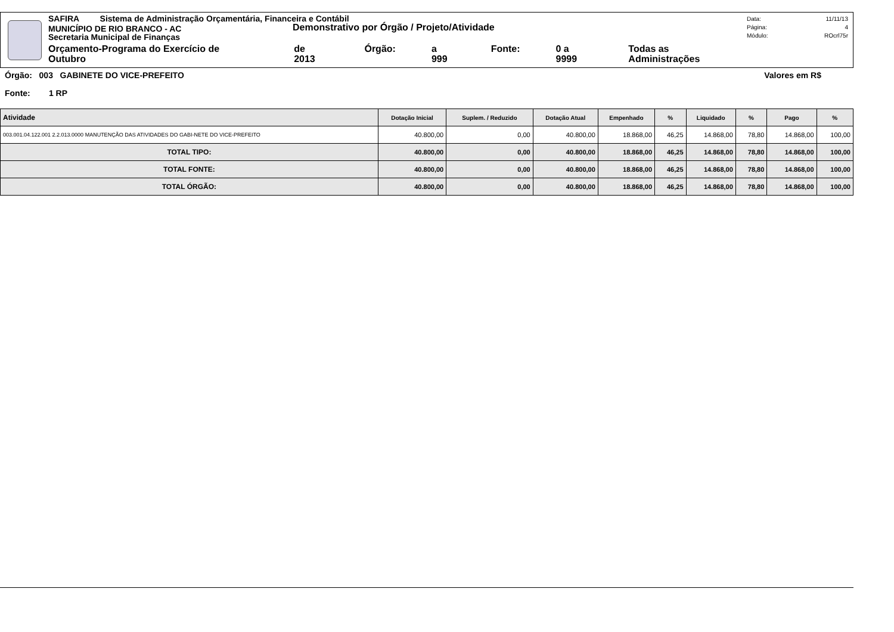SAFIRA Sistema de Administração Orçamentária, Financeira e Contábil
MUNICÍPIO DE RIO BRANCO - AC
Demonstrativo por Órgão / Projeto/Atividade
Secretaria Municipal de Finanças
Orçamento-Programa do Exercício de Outubro de 2013 Órgão: a 999 Fonte: 0 a 9999 Todas as Administrações
Data: 11/11/13
Página: 4
Módulo: ROcrl75r
Órgão: 003 GABINETE DO VICE-PREFEITO Valores em R$
Fonte: 1 RP
| Atividade | Dotação Inicial | Suplem. / Reduzido | Dotação Atual | Empenhado | % | Liquidado | % | Pago | % |
| --- | --- | --- | --- | --- | --- | --- | --- | --- | --- |
| 003.001.04.122.001 2.2.013.0000 MANUTENÇÃO DAS ATIVIDADES DO GABI-NETE DO VICE-PREFEITO | 40.800,00 | 0,00 | 40.800,00 | 18.868,00 | 46,25 | 14.868,00 | 78,80 | 14.868,00 | 100,00 |
| TOTAL TIPO: | 40.800,00 | 0,00 | 40.800,00 | 18.868,00 | 46,25 | 14.868,00 | 78,80 | 14.868,00 | 100,00 |
| TOTAL FONTE: | 40.800,00 | 0,00 | 40.800,00 | 18.868,00 | 46,25 | 14.868,00 | 78,80 | 14.868,00 | 100,00 |
| TOTAL ÓRGÃO: | 40.800,00 | 0,00 | 40.800,00 | 18.868,00 | 46,25 | 14.868,00 | 78,80 | 14.868,00 | 100,00 |